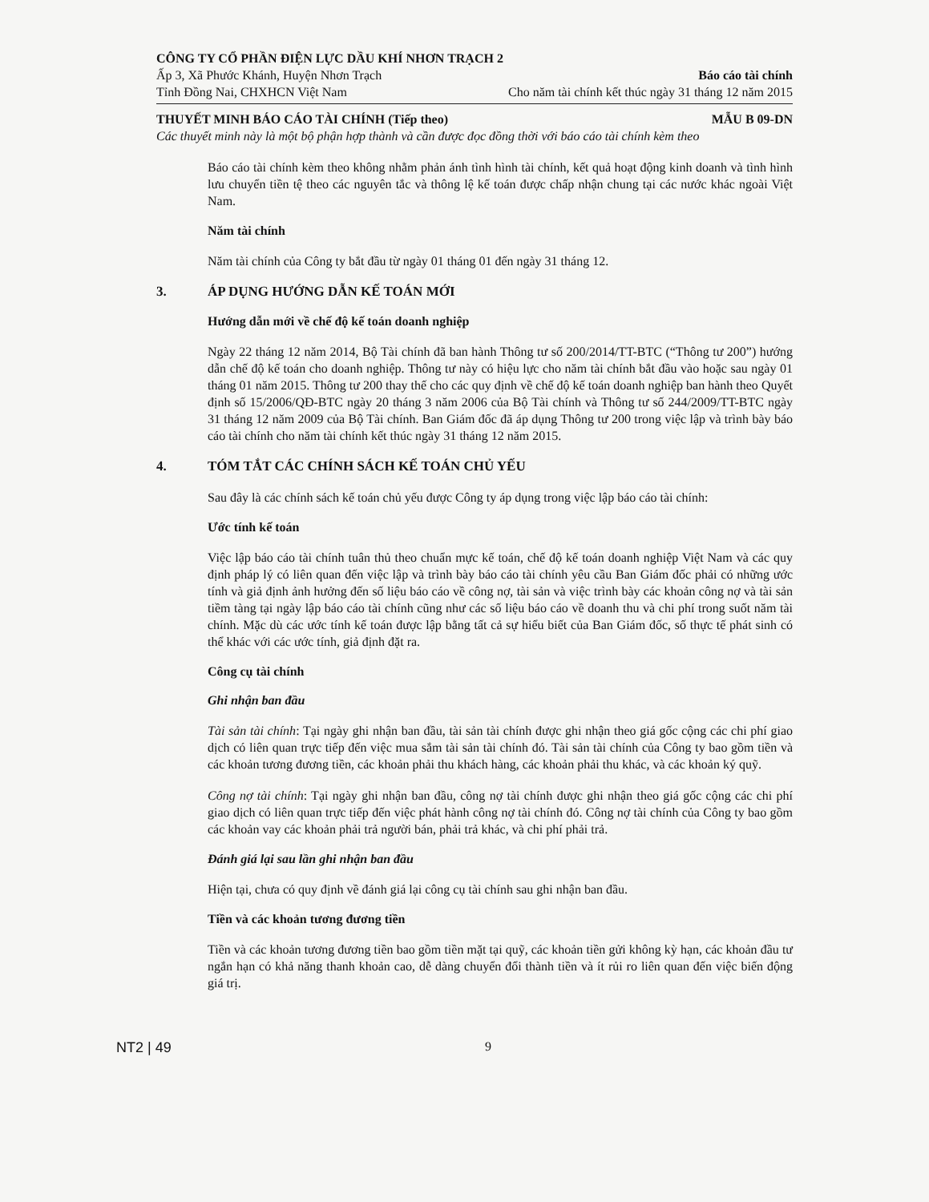CÔNG TY CỔ PHẦN ĐIỆN LỰC DẦU KHÍ NHƠN TRẠCH 2
Ấp 3, Xã Phước Khánh, Huyện Nhơn Trạch
Báo cáo tài chính
Tỉnh Đồng Nai, CHXHCN Việt Nam Cho năm tài chính kết thúc ngày 31 tháng 12 năm 2015
THUYẾT MINH BÁO CÁO TÀI CHÍNH (Tiếp theo)
MẪU B 09-DN
Các thuyết minh này là một bộ phận hợp thành và cần được đọc đồng thời với báo cáo tài chính kèm theo
Báo cáo tài chính kèm theo không nhằm phản ánh tình hình tài chính, kết quả hoạt động kinh doanh và tình hình lưu chuyển tiền tệ theo các nguyên tắc và thông lệ kế toán được chấp nhận chung tại các nước khác ngoài Việt Nam.
Năm tài chính
Năm tài chính của Công ty bắt đầu từ ngày 01 tháng 01 đến ngày 31 tháng 12.
3. ÁP DỤNG HƯỚNG DẪN KẾ TOÁN MỚI
Hướng dẫn mới về chế độ kế toán doanh nghiệp
Ngày 22 tháng 12 năm 2014, Bộ Tài chính đã ban hành Thông tư số 200/2014/TT-BTC (“Thông tư 200”) hướng dẫn chế độ kế toán cho doanh nghiệp. Thông tư này có hiệu lực cho năm tài chính bắt đầu vào hoặc sau ngày 01 tháng 01 năm 2015. Thông tư 200 thay thế cho các quy định về chế độ kế toán doanh nghiệp ban hành theo Quyết định số 15/2006/QĐ-BTC ngày 20 tháng 3 năm 2006 của Bộ Tài chính và Thông tư số 244/2009/TT-BTC ngày 31 tháng 12 năm 2009 của Bộ Tài chính. Ban Giám đốc đã áp dụng Thông tư 200 trong việc lập và trình bày báo cáo tài chính cho năm tài chính kết thúc ngày 31 tháng 12 năm 2015.
4. TÓM TẮT CÁC CHÍNH SÁCH KẾ TOÁN CHỦ YẾU
Sau đây là các chính sách kế toán chủ yếu được Công ty áp dụng trong việc lập báo cáo tài chính:
Ước tính kế toán
Việc lập báo cáo tài chính tuân thủ theo chuẩn mực kế toán, chế độ kế toán doanh nghiệp Việt Nam và các quy định pháp lý có liên quan đến việc lập và trình bày báo cáo tài chính yêu cầu Ban Giám đốc phải có những ước tính và giả định ảnh hưởng đến số liệu báo cáo về công nợ, tài sản và việc trình bày các khoản công nợ và tài sản tiềm tàng tại ngày lập báo cáo tài chính cũng như các số liệu báo cáo về doanh thu và chi phí trong suốt năm tài chính. Mặc dù các ước tính kế toán được lập bằng tất cả sự hiểu biết của Ban Giám đốc, số thực tế phát sinh có thể khác với các ước tính, giả định đặt ra.
Công cụ tài chính
Ghi nhận ban đầu
Tài sản tài chính: Tại ngày ghi nhận ban đầu, tài sản tài chính được ghi nhận theo giá gốc cộng các chi phí giao dịch có liên quan trực tiếp đến việc mua sắm tài sản tài chính đó. Tài sản tài chính của Công ty bao gồm tiền và các khoản tương đương tiền, các khoản phải thu khách hàng, các khoản phải thu khác, và các khoản ký quỹ.
Công nợ tài chính: Tại ngày ghi nhận ban đầu, công nợ tài chính được ghi nhận theo giá gốc cộng các chi phí giao dịch có liên quan trực tiếp đến việc phát hành công nợ tài chính đó. Công nợ tài chính của Công ty bao gồm các khoản vay các khoản phải trả người bán, phải trả khác, và chi phí phải trả.
Đánh giá lại sau lần ghi nhận ban đầu
Hiện tại, chưa có quy định về đánh giá lại công cụ tài chính sau ghi nhận ban đầu.
Tiền và các khoản tương đương tiền
Tiền và các khoản tương đương tiền bao gồm tiền mặt tại quỹ, các khoản tiền gửi không kỳ hạn, các khoản đầu tư ngắn hạn có khả năng thanh khoản cao, dễ dàng chuyển đổi thành tiền và ít rủi ro liên quan đến việc biến động giá trị.
NT2 | 49 9